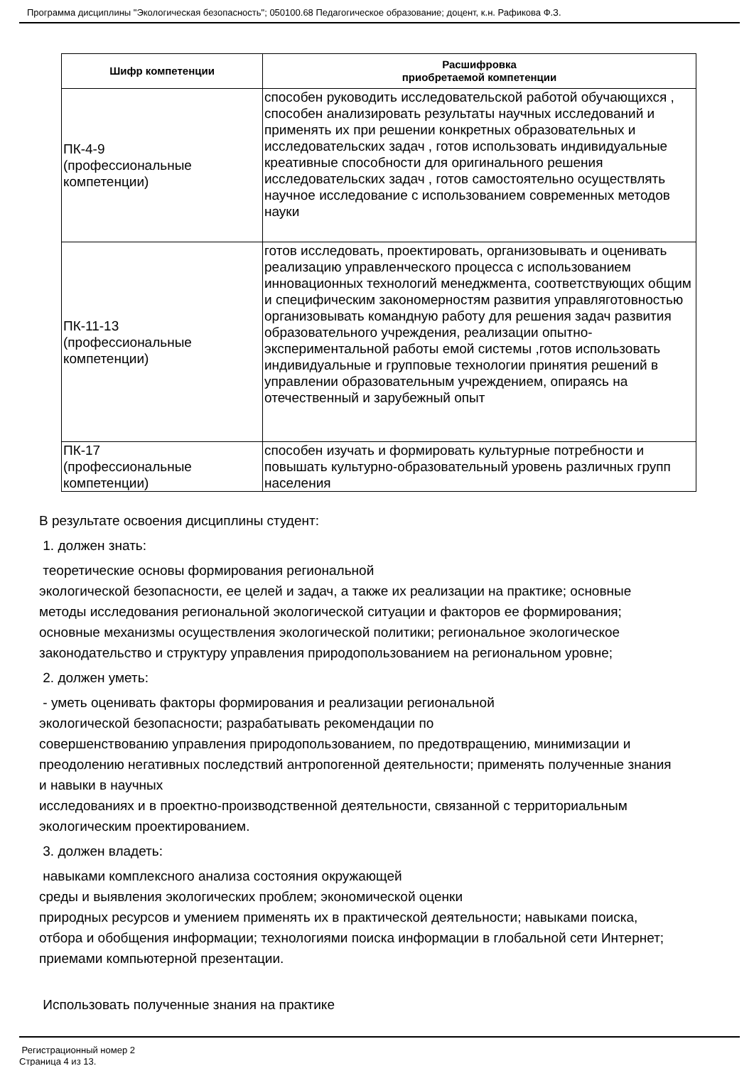Программа дисциплины "Экологическая безопасность"; 050100.68 Педагогическое образование; доцент, к.н. Рафикова Ф.З.
| Шифр компетенции | Расшифровка приобретаемой компетенции |
| --- | --- |
| ПК-4-9 (профессиональные компетенции) | способен руководить исследовательской работой обучающихся , способен анализировать результаты научных исследований и применять их при решении конкретных образовательных и исследовательских задач , готов использовать индивидуальные креативные способности для оригинального решения исследовательских задач , готов самостоятельно осуществлять научное исследование с использованием современных методов науки |
| ПК-11-13 (профессиональные компетенции) | готов исследовать, проектировать, организовывать и оценивать реализацию управленческого процесса с использованием инновационных технологий менеджмента, соответствующих общим и специфическим закономерностям развития управляготовностью организовывать командную работу для решения задач развития образовательного учреждения, реализации опытно-экспериментальной работы емой системы ,готов использовать индивидуальные и групповые технологии принятия решений в управлении образовательным учреждением, опираясь на отечественный и зарубежный опыт |
| ПК-17 (профессиональные компетенции) | способен изучать и формировать культурные потребности и повышать культурно-образовательный уровень различных групп населения |
В результате освоения дисциплины студент:
1. должен знать:
теоретические основы формирования региональной
экологической безопасности, ее целей и задач, а также их реализации на практике; основные методы исследования региональной экологической ситуации и факторов ее формирования; основные механизмы осуществления экологической политики; региональное экологическое законодательство и структуру управления природопользованием на региональном уровне;
2. должен уметь:
- уметь оценивать факторы формирования и реализации региональной
экологической безопасности; разрабатывать рекомендации по
совершенствованию управления природопользованием, по предотвращению, минимизации и преодолению негативных последствий антропогенной деятельности; применять полученные знания и навыки в научных
исследованиях и в проектно-производственной деятельности, связанной с территориальным экологическим проектированием.
3. должен владеть:
навыками комплексного анализа состояния окружающей
среды и выявления экологических проблем; экономической оценки
природных ресурсов и умением применять их в практической деятельности; навыками поиска, отбора и обобщения информации; технологиями поиска информации в глобальной сети Интернет; приемами компьютерной презентации.
Использовать полученные знания на практике
Регистрационный номер 2
Страница 4 из 13.